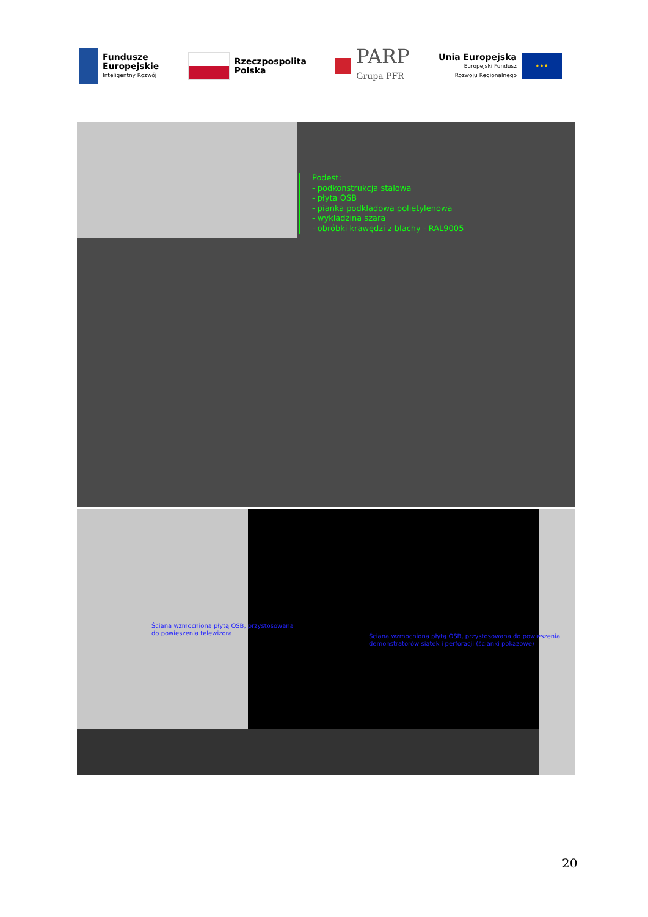Fundusze
Europejskie
Inteligentny Rozwój
Rzeczpospolita
Polska
PARP
Grupa PFR
Unia Europejska
Europejski Fundusz
Rozwoju Regionalnego
★★★
Podest:
- podkonstrukcja stalowa
- płyta OSB
- pianka podkładowa polietylenowa
- wykładzina szara
- obróbki krawędzi z blachy - RAL9005
Ściana wzmocniona płytą OSB, przystosowana
do powieszenia telewizora
Ściana wzmocniona płytą OSB, przystosowana do powieszenia
demonstratorów siatek i perforacji (ścianki pokazowe)
20